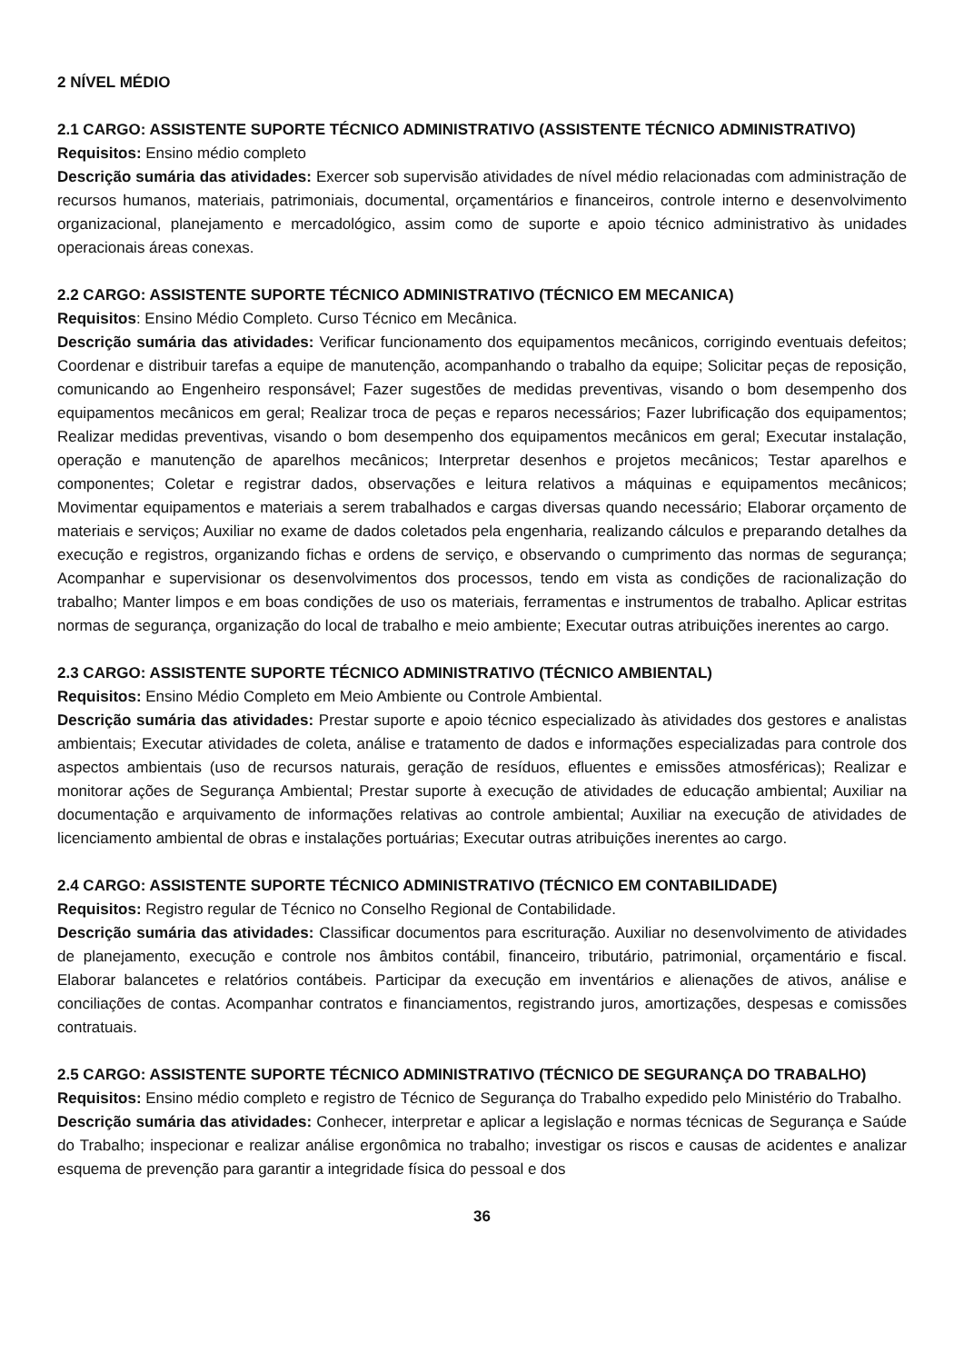2 NÍVEL MÉDIO
2.1 CARGO: ASSISTENTE SUPORTE TÉCNICO ADMINISTRATIVO (ASSISTENTE TÉCNICO ADMINISTRATIVO)
Requisitos: Ensino médio completo
Descrição sumária das atividades: Exercer sob supervisão atividades de nível médio relacionadas com administração de recursos humanos, materiais, patrimoniais, documental, orçamentários e financeiros, controle interno e desenvolvimento organizacional, planejamento e mercadológico, assim como de suporte e apoio técnico administrativo às unidades operacionais áreas conexas.
2.2 CARGO: ASSISTENTE SUPORTE TÉCNICO ADMINISTRATIVO (TÉCNICO EM MECANICA)
Requisitos: Ensino Médio Completo. Curso Técnico em Mecânica.
Descrição sumária das atividades: Verificar funcionamento dos equipamentos mecânicos, corrigindo eventuais defeitos; Coordenar e distribuir tarefas a equipe de manutenção, acompanhando o trabalho da equipe; Solicitar peças de reposição, comunicando ao Engenheiro responsável; Fazer sugestões de medidas preventivas, visando o bom desempenho dos equipamentos mecânicos em geral; Realizar troca de peças e reparos necessários; Fazer lubrificação dos equipamentos; Realizar medidas preventivas, visando o bom desempenho dos equipamentos mecânicos em geral; Executar instalação, operação e manutenção de aparelhos mecânicos; Interpretar desenhos e projetos mecânicos; Testar aparelhos e componentes; Coletar e registrar dados, observações e leitura relativos a máquinas e equipamentos mecânicos; Movimentar equipamentos e materiais a serem trabalhados e cargas diversas quando necessário; Elaborar orçamento de materiais e serviços; Auxiliar no exame de dados coletados pela engenharia, realizando cálculos e preparando detalhes da execução e registros, organizando fichas e ordens de serviço, e observando o cumprimento das normas de segurança; Acompanhar e supervisionar os desenvolvimentos dos processos, tendo em vista as condições de racionalização do trabalho; Manter limpos e em boas condições de uso os materiais, ferramentas e instrumentos de trabalho. Aplicar estritas normas de segurança, organização do local de trabalho e meio ambiente; Executar outras atribuições inerentes ao cargo.
2.3 CARGO: ASSISTENTE SUPORTE TÉCNICO ADMINISTRATIVO (TÉCNICO AMBIENTAL)
Requisitos: Ensino Médio Completo em Meio Ambiente ou Controle Ambiental.
Descrição sumária das atividades: Prestar suporte e apoio técnico especializado às atividades dos gestores e analistas ambientais; Executar atividades de coleta, análise e tratamento de dados e informações especializadas para controle dos aspectos ambientais (uso de recursos naturais, geração de resíduos, efluentes e emissões atmosféricas); Realizar e monitorar ações de Segurança Ambiental; Prestar suporte à execução de atividades de educação ambiental; Auxiliar na documentação e arquivamento de informações relativas ao controle ambiental; Auxiliar na execução de atividades de licenciamento ambiental de obras e instalações portuárias; Executar outras atribuições inerentes ao cargo.
2.4 CARGO: ASSISTENTE SUPORTE TÉCNICO ADMINISTRATIVO (TÉCNICO EM CONTABILIDADE)
Requisitos: Registro regular de Técnico no Conselho Regional de Contabilidade.
Descrição sumária das atividades: Classificar documentos para escrituração. Auxiliar no desenvolvimento de atividades de planejamento, execução e controle nos âmbitos contábil, financeiro, tributário, patrimonial, orçamentário e fiscal. Elaborar balancetes e relatórios contábeis. Participar da execução em inventários e alienações de ativos, análise e conciliações de contas. Acompanhar contratos e financiamentos, registrando juros, amortizações, despesas e comissões contratuais.
2.5 CARGO: ASSISTENTE SUPORTE TÉCNICO ADMINISTRATIVO (TÉCNICO DE SEGURANÇA DO TRABALHO)
Requisitos: Ensino médio completo e registro de Técnico de Segurança do Trabalho expedido pelo Ministério do Trabalho.
Descrição sumária das atividades: Conhecer, interpretar e aplicar a legislação e normas técnicas de Segurança e Saúde do Trabalho; inspecionar e realizar análise ergonômica no trabalho; investigar os riscos e causas de acidentes e analizar esquema de prevenção para garantir a integridade física do pessoal e dos
36